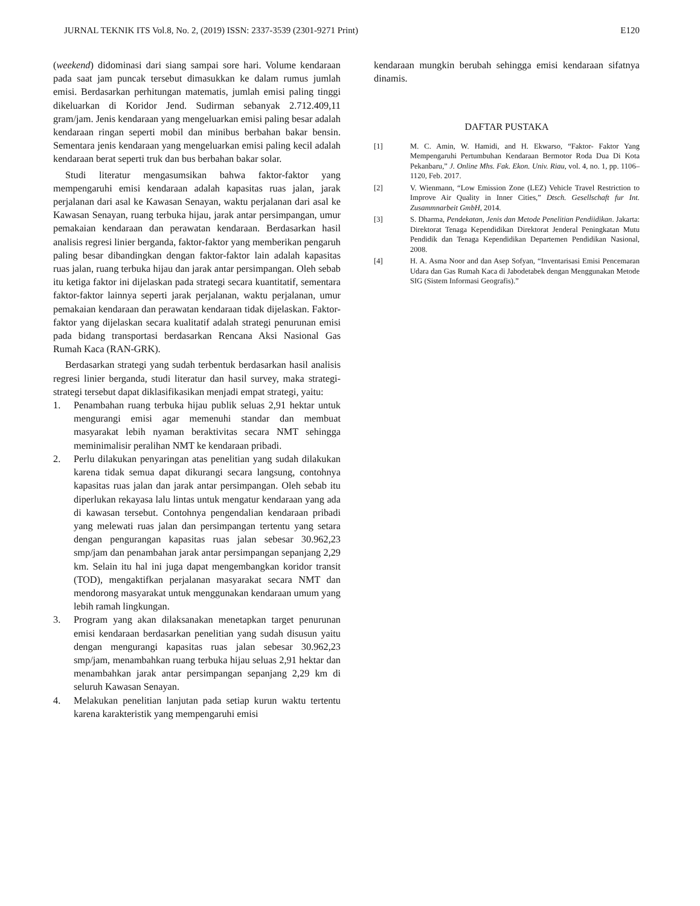JURNAL TEKNIK ITS Vol.8, No. 2, (2019) ISSN: 2337-3539 (2301-9271 Print) E120
(weekend) didominasi dari siang sampai sore hari. Volume kendaraan pada saat jam puncak tersebut dimasukkan ke dalam rumus jumlah emisi. Berdasarkan perhitungan matematis, jumlah emisi paling tinggi dikeluarkan di Koridor Jend. Sudirman sebanyak 2.712.409,11 gram/jam. Jenis kendaraan yang mengeluarkan emisi paling besar adalah kendaraan ringan seperti mobil dan minibus berbahan bakar bensin. Sementara jenis kendaraan yang mengeluarkan emisi paling kecil adalah kendaraan berat seperti truk dan bus berbahan bakar solar.
Studi literatur mengasumsikan bahwa faktor-faktor yang mempengaruhi emisi kendaraan adalah kapasitas ruas jalan, jarak perjalanan dari asal ke Kawasan Senayan, waktu perjalanan dari asal ke Kawasan Senayan, ruang terbuka hijau, jarak antar persimpangan, umur pemakaian kendaraan dan perawatan kendaraan. Berdasarkan hasil analisis regresi linier berganda, faktor-faktor yang memberikan pengaruh paling besar dibandingkan dengan faktor-faktor lain adalah kapasitas ruas jalan, ruang terbuka hijau dan jarak antar persimpangan. Oleh sebab itu ketiga faktor ini dijelaskan pada strategi secara kuantitatif, sementara faktor-faktor lainnya seperti jarak perjalanan, waktu perjalanan, umur pemakaian kendaraan dan perawatan kendaraan tidak dijelaskan. Faktor-faktor yang dijelaskan secara kualitatif adalah strategi penurunan emisi pada bidang transportasi berdasarkan Rencana Aksi Nasional Gas Rumah Kaca (RAN-GRK).
Berdasarkan strategi yang sudah terbentuk berdasarkan hasil analisis regresi linier berganda, studi literatur dan hasil survey, maka strategi-strategi tersebut dapat diklasifikasikan menjadi empat strategi, yaitu:
1. Penambahan ruang terbuka hijau publik seluas 2,91 hektar untuk mengurangi emisi agar memenuhi standar dan membuat masyarakat lebih nyaman beraktivitas secara NMT sehingga meminimalisir peralihan NMT ke kendaraan pribadi.
2. Perlu dilakukan penyaringan atas penelitian yang sudah dilakukan karena tidak semua dapat dikurangi secara langsung, contohnya kapasitas ruas jalan dan jarak antar persimpangan. Oleh sebab itu diperlukan rekayasa lalu lintas untuk mengatur kendaraan yang ada di kawasan tersebut. Contohnya pengendalian kendaraan pribadi yang melewati ruas jalan dan persimpangan tertentu yang setara dengan pengurangan kapasitas ruas jalan sebesar 30.962,23 smp/jam dan penambahan jarak antar persimpangan sepanjang 2,29 km. Selain itu hal ini juga dapat mengembangkan koridor transit (TOD), mengaktifkan perjalanan masyarakat secara NMT dan mendorong masyarakat untuk menggunakan kendaraan umum yang lebih ramah lingkungan.
3. Program yang akan dilaksanakan menetapkan target penurunan emisi kendaraan berdasarkan penelitian yang sudah disusun yaitu dengan mengurangi kapasitas ruas jalan sebesar 30.962,23 smp/jam, menambahkan ruang terbuka hijau seluas 2,91 hektar dan menambahkan jarak antar persimpangan sepanjang 2,29 km di seluruh Kawasan Senayan.
4. Melakukan penelitian lanjutan pada setiap kurun waktu tertentu karena karakteristik yang mempengaruhi emisi
kendaraan mungkin berubah sehingga emisi kendaraan sifatnya dinamis.
DAFTAR PUSTAKA
[1] M. C. Amin, W. Hamidi, and H. Ekwarso, “Faktor- Faktor Yang Mempengaruhi Pertumbuhan Kendaraan Bermotor Roda Dua Di Kota Pekanbaru,” J. Online Mhs. Fak. Ekon. Univ. Riau, vol. 4, no. 1, pp. 1106–1120, Feb. 2017.
[2] V. Wienmann, “Low Emission Zone (LEZ) Vehicle Travel Restriction to Improve Air Quality in Inner Cities,” Dtsch. Gesellschaft fur Int. Zusammnarbeit GmbH, 2014.
[3] S. Dharma, Pendekatan, Jenis dan Metode Penelitian Pendiidikan. Jakarta: Direktorat Tenaga Kependidikan Direktorat Jenderal Peningkatan Mutu Pendidik dan Tenaga Kependidikan Departemen Pendidikan Nasional, 2008.
[4] H. A. Asma Noor and dan Asep Sofyan, “Inventarisasi Emisi Pencemaran Udara dan Gas Rumah Kaca di Jabodetabek dengan Menggunakan Metode SIG (Sistem Informasi Geografis).”